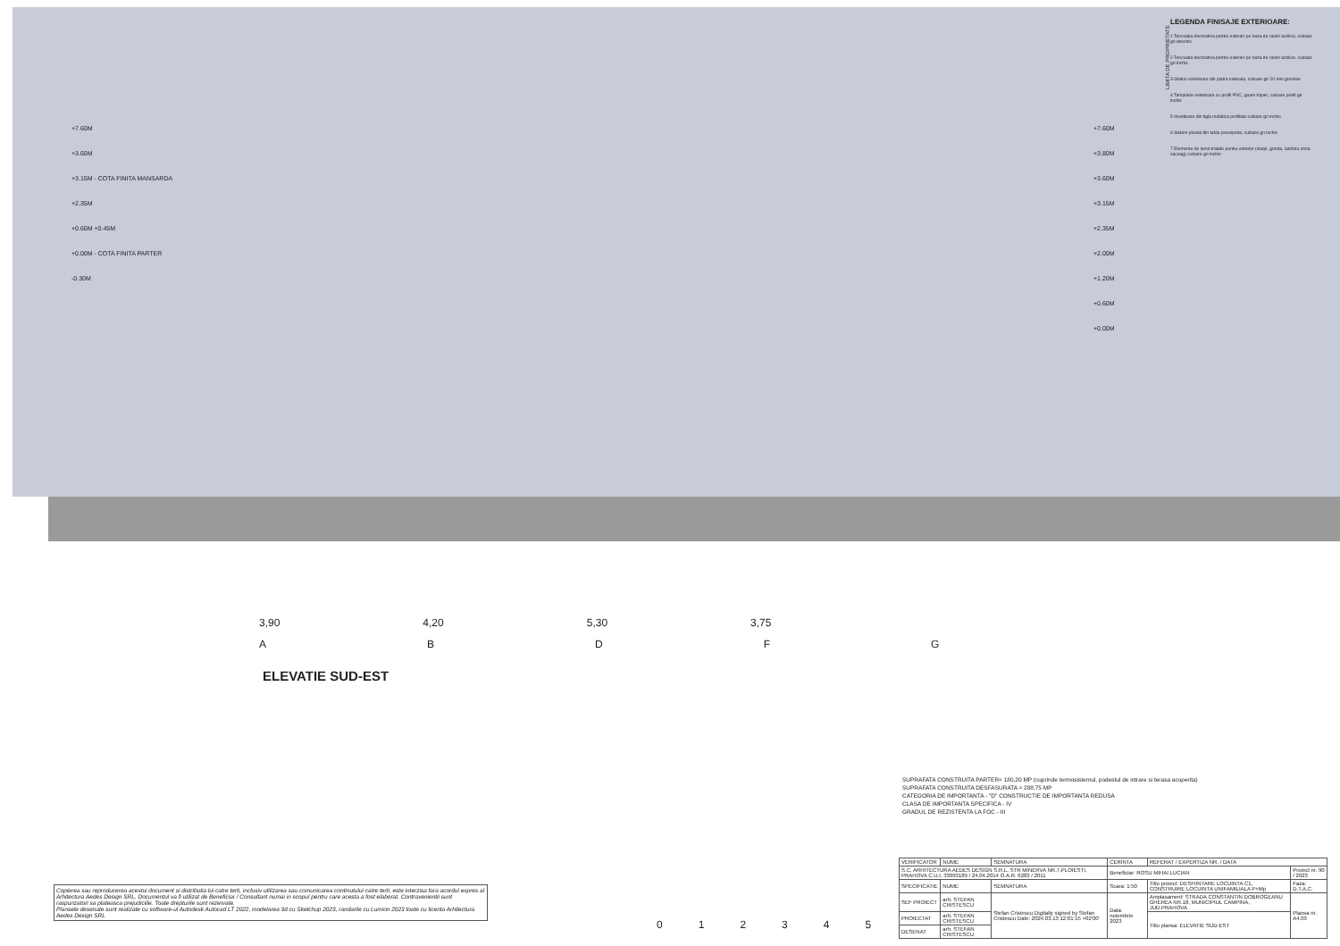+7.60M
+3.60M
+3.15M - COTA FINITA MANSARDA
+2.35M
+0.60M +0.45M
+0.00M - COTA FINITA PARTER
-0.30M
+7.60M
+3.80M
+3.60M
+3.15M
+2.35M
+2.00M
+1.20M
+0.60M
+0.00M
LIMITA DE PROPRIETATE
LEGENDA FINISAJE EXTERIOARE:
1 Tencuiala decorativa pentru exterior pe baza de rasini acrilice, culoare gri deschis
2 Tencuiala decorativa pentru exterior pe baza de rasini acrilice, culoare gri inchis
3 Glafuri exterioare din piatra naturala, culoare gri 20 mm grosime
4 Tamplarie exterioara cu profil PVC, geam tripan, culoare profil gri inchis
5 Invelitoare din tigla metalica profilata culoare gri inchis
6 Sistem pluvial din tabla prevopsita, culoare gri inchis
7 Elemente de lemn tratate pentru exterior (stalpi, grinda, lambriu zona saceag) culoare gri inchis
3,90 4,20 5,30 3,75
ABDFG
ELEVATIE SUD-EST
SUPRAFATA CONSTRUITA PARTER= 180,20 MP (cuprinde termosistemul, podestul de intrare si terasa acoperita)
SUPRAFATA CONSTRUITA DESFASURATA = 288,75 MP
CATEGORIA DE IMPORTANTA - "D" CONSTRUCTIE DE IMPORTANTA REDUSA
CLASA DE IMPORTANTA SPECIFICA - IV
GRADUL DE REZISTENTA LA FOC - III
| VERIFICATOR | NUME | SEMNATURA | CERINTA | REFERAT / EXPERTIZA NR. / DATA | |
| S.C. ARHITECTURA AEDES DESIGN S.R.L. STR MINERVA NR.7,PLOIESTI, PRAHOVA C.U.I. 33093189 / 24.04.2014 O.A.R. 6283 / 2011 | | | Beneficiar: ROSU MIHAI LUCIAN | | Proiect nr. 90 / 2023 |
| SPECIFICATIE | NUME | SEMNATURA | Scara: 1:50 | Titlu proiect: DESFIINTARE LOCUINTA C1, CONSTRUIRE LOCUINTA UNIFAMILIALA P+Mp | Faza: D.T.A.C. |
| SEF PROIECT | arh. STEFAN CRISTESCU | Stefan Cristescu Digitally signed by Stefan Cristescu Date: 2024.03.13 12:01:15 +02'00' | Data: noiembrie 2023 | Amplasament: STRADA CONSTANTIN DOBROGEANU GHEREA NR.18, MUNICIPIUL CAMPINA, JUD.PRAHOVA | Plansa nr. A4.03 |
| PROIECTAT | arh. STEFAN CRISTESCU | | | Titlu plansa: ELEVATIE SUD-EST | |
| DESENAT | arh. STEFAN CRISTESCU | | | | |
Copierea sau reproducerea acestui document si distributia lui catre terti, inclusiv utilizarea sau comunicarea continutului catre terti, este interzisa fara acordul expres al Arhitectura Aedes Design SRL. Documentul va fi utilizat de Beneficiar / Consultant numai in scopul pentru care acesta a fost elaborat. Contravenientii sunt raspunzatori sa plateasca prejudiciile. Toate drepturile sunt rezervate.
Plansele desenate sunt realizate cu software-ul Autodesk Autocad LT 2022, modelarea 3d cu Sketchup 2023, randarile cu Lumion 2023 toate cu licenta Arhitectura Aedes Design SRL
012345